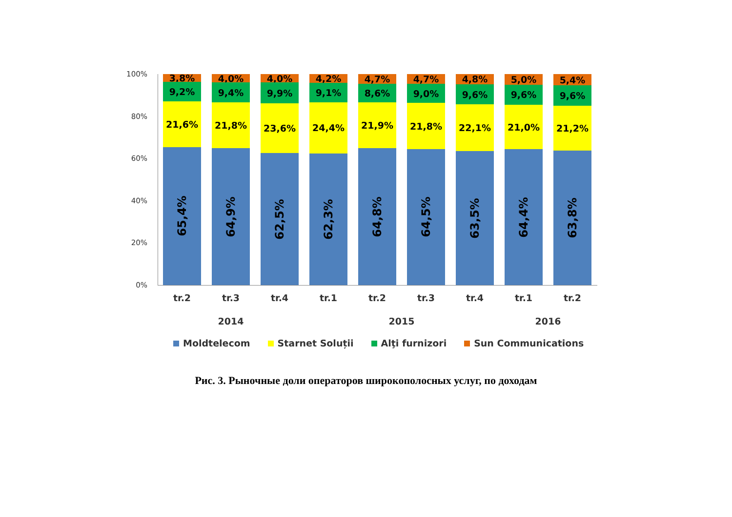100%
80%
60%
40%
20%
0%
65,4%
21,6%
9,2%
3,8%
64,9%
21,8%
9,4%
4,0%
62,5%
23,6%
9,9%
4,0%
62,3%
24,4%
9,1%
4,2%
64,8%
21,9%
8,6%
4,7%
64,5%
21,8%
9,0%
4,7%
63,5%
22,1%
9,6%
4,8%
64,4%
21,0%
9,6%
5,0%
63,8%
21,2%
9,6%
5,4%
tr.2 tr.3 tr.4 tr.1 tr.2 tr.3 tr.4 tr.1 tr.2
2014 2015 2016
Moldtelecom Starnet Soluții Alţi furnizori Sun Communications
Рис. 3. Рыночные доли операторов широкополосных услуг, по доходам